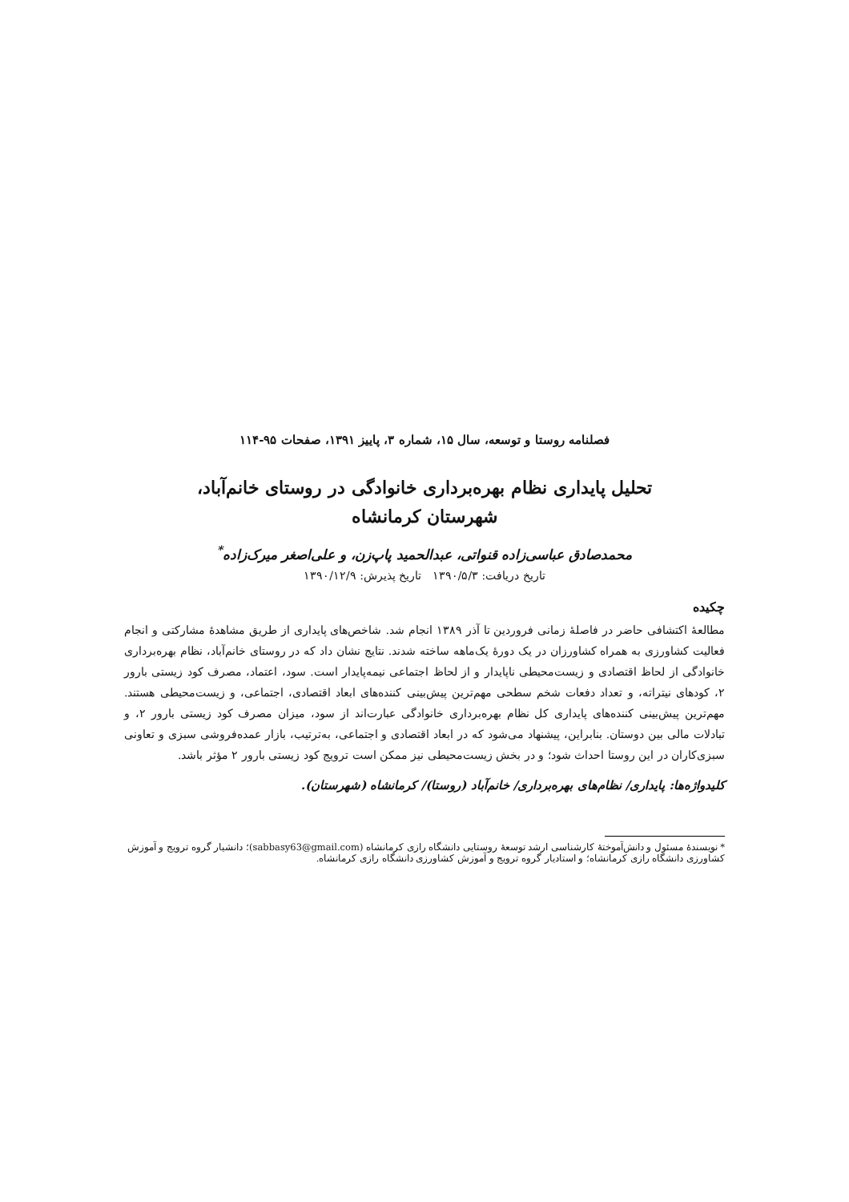فصلنامه روستا و توسعه، سال ۱۵، شماره ۳، پاییز ۱۳۹۱، صفحات ۹۵-۱۱۴
تحلیل پایداری نظام بهره‌برداری خانوادگی در روستای خانم‌آباد،
شهرستان کرمانشاه
محمدصادق عباسی‌زاده قنواتی، عبدالحمید پاپ‌زن، و علی‌اصغر میرک‌زاده<sup>*</sup>
تاریخ دریافت: ۱۳۹۰/۵/۳ تاریخ پذیرش: ۱۳۹۰/۱۲/۹
چکیده
مطالعهٔ اکتشافی حاضر در فاصلهٔ زمانی فروردین تا آذر ۱۳۸۹ انجام شد. شاخص‌های پایداری از طریق مشاهدهٔ مشارکتی و انجام فعالیت کشاورزی به همراه کشاورزان در یک دورهٔ یک‌ماهه ساخته شدند. نتایج نشان داد که در روستای خانم‌آباد، نظام بهره‌برداری خانوادگی از لحاظ اقتصادی و زیست‌محیطی ناپایدار و از لحاظ اجتماعی نیمه‌پایدار است. سود، اعتماد، مصرف کود زیستی بارور ۲، کودهای نیتراته، و تعداد دفعات شخم سطحی مهم‌ترین پیش‌بینی کننده‌های ابعاد اقتصادی، اجتماعی، و زیست‌محیطی هستند. مهم‌ترین پیش‌بینی کننده‌های پایداری کل نظام بهره‌برداری خانوادگی عبارت‌اند از سود، میزان مصرف کود زیستی بارور ۲، و تبادلات مالی بین دوستان. بنابراین، پیشنهاد می‌شود که در ابعاد اقتصادی و اجتماعی، به‌ترتیب، بازار عمده‌فروشی سبزی و تعاونی سبزی‌کاران در این روستا احداث شود؛ و در بخش زیست‌محیطی نیز ممکن است ترویج کود زیستی بارور ۲ مؤثر باشد.
کلیدواژه‌ها: پایداری/ نظام‌های بهره‌برداری/ خانم‌آباد (روستا)/ کرمانشاه (شهرستان).
* نویسندهٔ مسئول و دانش‌آموختهٔ کارشناسی ارشد توسعهٔ روستایی دانشگاه رازی کرمانشاه (sabbasy63@gmail.com)؛ دانشیار گروه ترویج و آموزش کشاورزی دانشگاه رازی کرمانشاه؛ و استادیار گروه ترویج و آموزش کشاورزی دانشگاه رازی کرمانشاه.